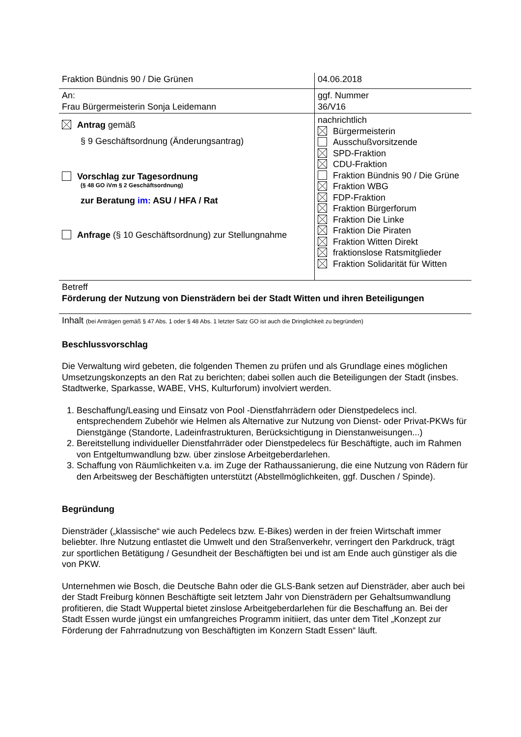| Fraktion Bündnis 90 / Die Grünen | 04.06.2018 |
| An: Frau Bürgermeisterin Sonja Leidemann | ggf. Nummer 36/V16 |
| Antrag gemäß § 9 Geschäftsordnung (Änderungsantrag) Vorschlag zur Tagesordnung (§ 48 GO iVm § 2 Geschäftsordnung) zur Beratung im: ASU / HFA / Rat Anfrage (§ 10 Geschäftsordnung) zur Stellungnahme | nachrichtlich Bürgermeisterin Ausschußvorsitzende SPD-Fraktion CDU-Fraktion Fraktion Bündnis 90 / Die Grüne Fraktion WBG FDP-Fraktion Fraktion Bürgerforum Fraktion Die Linke Fraktion Die Piraten Fraktion Witten Direkt fraktionslose Ratsmitglieder Fraktion Solidarität für Witten |
| Betreff Förderung der Nutzung von Diensträdern bei der Stadt Witten und ihren Beteiligungen | |
| Inhalt (bei Anträgen gemäß § 47 Abs. 1 oder § 48 Abs. 1 letzter Satz GO ist auch die Dringlichkeit zu begründen) | |
Beschlussvorschlag
Die Verwaltung wird gebeten, die folgenden Themen zu prüfen und als Grundlage eines möglichen Umsetzungskonzepts an den Rat zu berichten; dabei sollen auch die Beteiligungen der Stadt (insbes. Stadtwerke, Sparkasse, WABE, VHS, Kulturforum) involviert werden.
1. Beschaffung/Leasing und Einsatz von Pool -Dienstfahrrädern oder Dienstpedelecs incl. entsprechendem Zubehör wie Helmen als Alternative zur Nutzung von Dienst- oder Privat-PKWs für Dienstgänge (Standorte, Ladeinfrastrukturen, Berücksichtigung in Dienstanweisungen...)
2. Bereitstellung individueller Dienstfahrräder oder Dienstpedelecs für Beschäftigte, auch im Rahmen von Entgeltumwandlung bzw. über zinslose Arbeitgeberdarlehen.
3. Schaffung von Räumlichkeiten v.a. im Zuge der Rathaussanierung, die eine Nutzung von Rädern für den Arbeitsweg der Beschäftigten unterstützt (Abstellmöglichkeiten, ggf. Duschen / Spinde).
Begründung
Diensträder („klassische“ wie auch Pedelecs bzw. E-Bikes) werden in der freien Wirtschaft immer beliebter. Ihre Nutzung entlastet die Umwelt und den Straßenverkehr, verringert den Parkdruck, trägt zur sportlichen Betätigung / Gesundheit der Beschäftigten bei und ist am Ende auch günstiger als die von PKW.
Unternehmen wie Bosch, die Deutsche Bahn oder die GLS-Bank setzen auf Diensträder, aber auch bei der Stadt Freiburg können Beschäftigte seit letztem Jahr von Diensträdern per Gehaltsumwandlung profitieren, die Stadt Wuppertal bietet zinslose Arbeitgeberdarlehen für die Beschaffung an. Bei der Stadt Essen wurde jüngst ein umfangreiches Programm initiiert, das unter dem Titel „Konzept zur Förderung der Fahrradnutzung von Beschäftigten im Konzern Stadt Essen“ läuft.